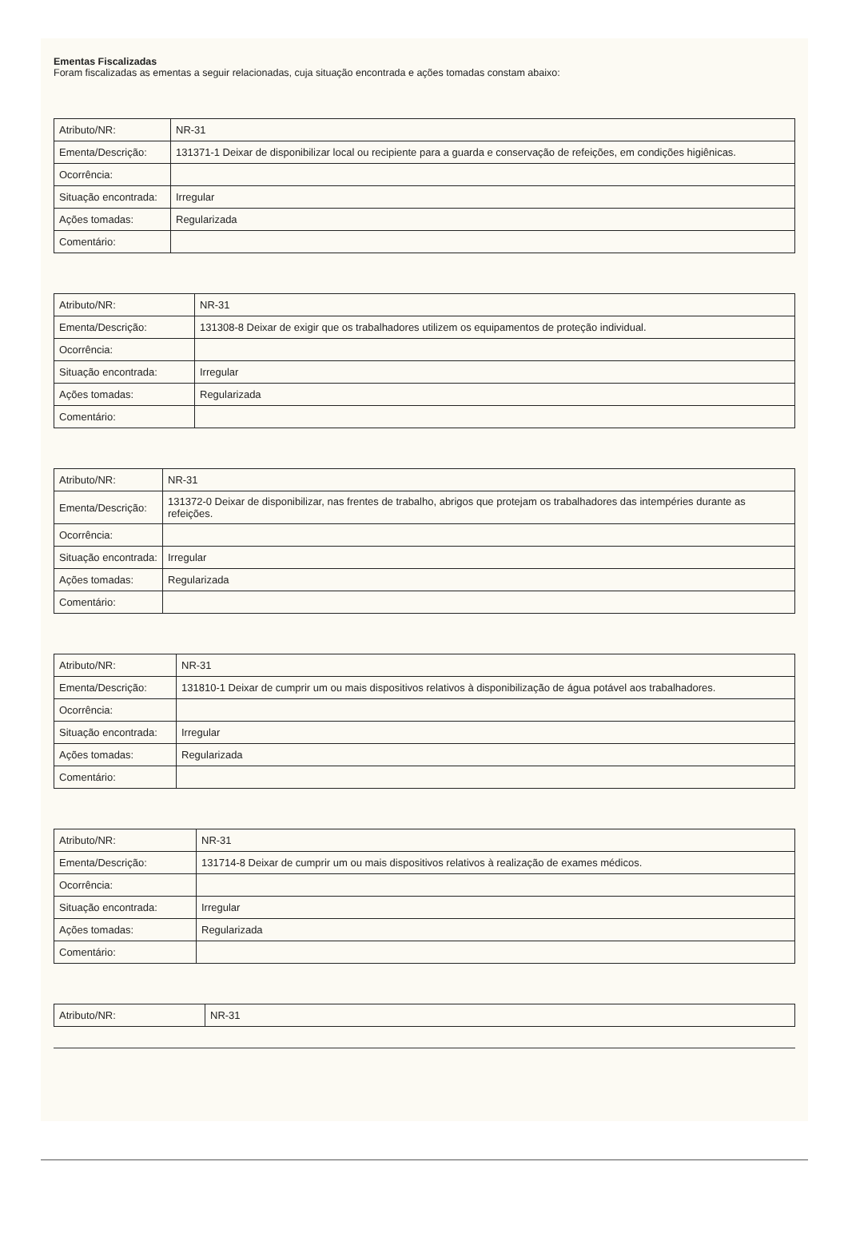Ementas Fiscalizadas
Foram fiscalizadas as ementas a seguir relacionadas, cuja situação encontrada e ações tomadas constam abaixo:
| Atributo/NR: | NR-31 |
| Ementa/Descrição: | 131371-1 Deixar de disponibilizar local ou recipiente para a guarda e conservação de refeições, em condições higiênicas. |
| Ocorrência: | |
| Situação encontrada: | Irregular |
| Ações tomadas: | Regularizada |
| Comentário: | |
| Atributo/NR: | NR-31 |
| Ementa/Descrição: | 131308-8 Deixar de exigir que os trabalhadores utilizem os equipamentos de proteção individual. |
| Ocorrência: | |
| Situação encontrada: | Irregular |
| Ações tomadas: | Regularizada |
| Comentário: | |
| Atributo/NR: | NR-31 |
| Ementa/Descrição: | 131372-0 Deixar de disponibilizar, nas frentes de trabalho, abrigos que protejam os trabalhadores das intempéries durante as refeições. |
| Ocorrência: | |
| Situação encontrada: | Irregular |
| Ações tomadas: | Regularizada |
| Comentário: | |
| Atributo/NR: | NR-31 |
| Ementa/Descrição: | 131810-1 Deixar de cumprir um ou mais dispositivos relativos à disponibilização de água potável aos trabalhadores. |
| Ocorrência: | |
| Situação encontrada: | Irregular |
| Ações tomadas: | Regularizada |
| Comentário: | |
| Atributo/NR: | NR-31 |
| Ementa/Descrição: | 131714-8 Deixar de cumprir um ou mais dispositivos relativos à realização de exames médicos. |
| Ocorrência: | |
| Situação encontrada: | Irregular |
| Ações tomadas: | Regularizada |
| Comentário: | |
| Atributo/NR: | NR-31 |